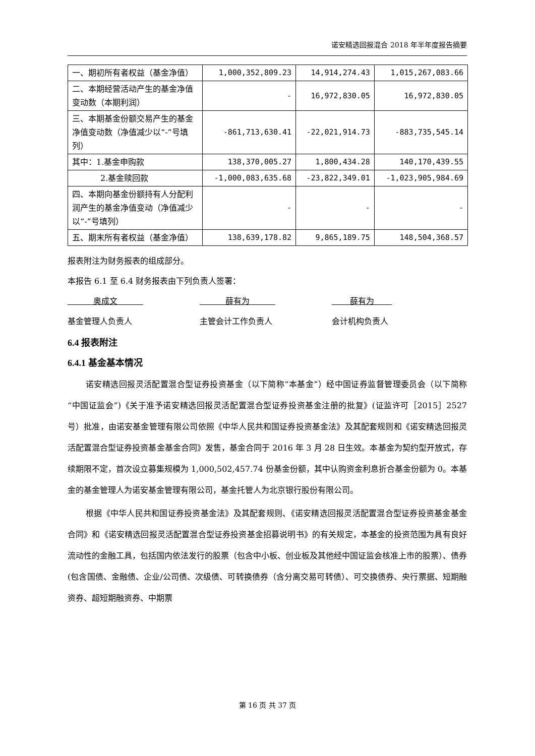诺安精选回报混合 2018 年半年度报告摘要
| 一、期初所有者权益（基金净值） | 1,000,352,809.23 | 14,914,274.43 | 1,015,267,083.66 |
| 二、本期经营活动产生的基金净值变动数（本期利润） | - | 16,972,830.05 | 16,972,830.05 |
| 三、本期基金份额交易产生的基金净值变动数（净值减少以“-”号填列） | -861,713,630.41 | -22,021,914.73 | -883,735,545.14 |
| 其中：1.基金申购款 | 138,370,005.27 | 1,800,434.28 | 140,170,439.55 |
| 2.基金赎回款 | -1,000,083,635.68 | -23,822,349.01 | -1,023,905,984.69 |
| 四、本期向基金份额持有人分配利润产生的基金净值变动（净值减少以“-”号填列） | - | - | - |
| 五、期末所有者权益（基金净值） | 138,639,178.82 | 9,865,189.75 | 148,504,368.57 |
报表附注为财务报表的组成部分。
本报告 6.1 至 6.4 财务报表由下列负责人签署：
奥成文 薛有为 薛有为
基金管理人负责人 主管会计工作负责人 会计机构负责人
6.4 报表附注
6.4.1 基金基本情况
诺安精选回报灵活配置混合型证券投资基金（以下简称“本基金”）经中国证券监督管理委员会（以下简称“中国证监会”)《关于准予诺安精选回报灵活配置混合型证券投资基金注册的批复》(证监许可［2015］2527 号）批准，由诺安基金管理有限公司依照《中华人民共和国证券投资基金法》及其配套规则和《诺安精选回报灵活配置混合型证券投资基金基金合同》发售，基金合同于 2016 年 3 月 28 日生效。本基金为契约型开放式，存续期限不定，首次设立募集规模为 1,000,502,457.74 份基金份额，其中认购资金利息折合基金份额为 0。本基金的基金管理人为诺安基金管理有限公司，基金托管人为北京银行股份有限公司。
根据《中华人民共和国证券投资基金法》及其配套规则、《诺安精选回报灵活配置混合型证券投资基金基金合同》和《诺安精选回报灵活配置混合型证券投资基金招募说明书》的有关规定，本基金的投资范围为具有良好流动性的金融工具，包括国内依法发行的股票（包含中小板、创业板及其他经中国证监会核准上市的股票）、债券(包含国债、金融债、企业/公司债、次级债、可转换债券（含分离交易可转债）、可交换债券、央行票据、短期融资券、超短期融资券、中期票
第 16 页 共 37 页